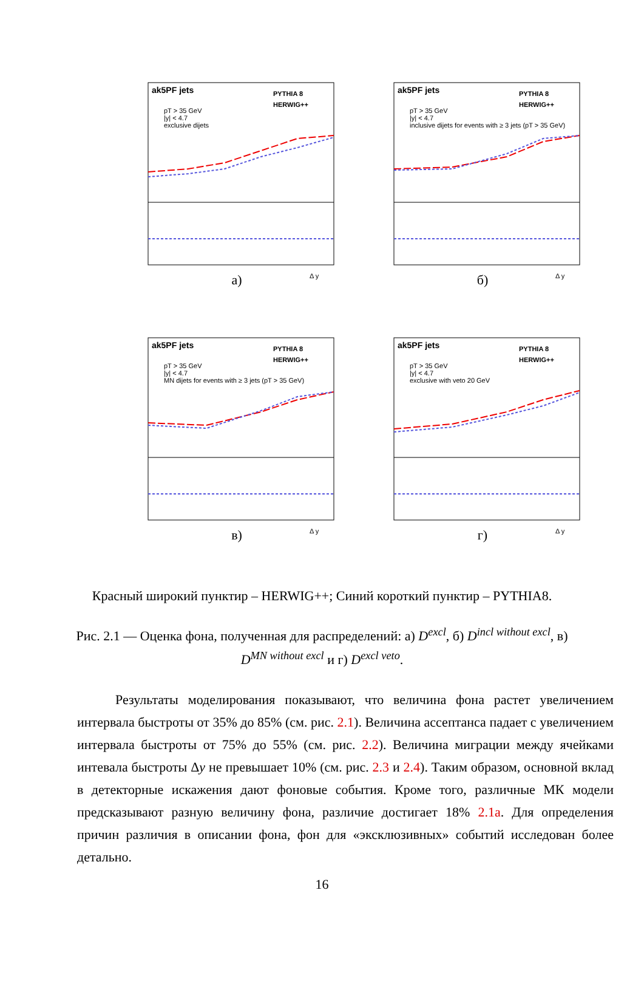ak5PF jets
PYTHIA 8
HERWIG++
pT > 35 GeV
|y| < 4.7
exclusive dijets
Δ y
а)
ak5PF jets
PYTHIA 8
HERWIG++
pT > 35 GeV
|y| < 4.7
inclusive dijets for events with ≥ 3 jets (pT > 35 GeV)
Δ y
б)
ak5PF jets
PYTHIA 8
HERWIG++
pT > 35 GeV
|y| < 4.7
MN dijets for events with ≥ 3 jets (pT > 35 GeV)
Δ y
в)
ak5PF jets
PYTHIA 8
HERWIG++
pT > 35 GeV
|y| < 4.7
exclusive with veto 20 GeV
Δ y
г)
Красный широкий пунктир – HERWIG++; Синий короткий пунктир – PYTHIA8.
Рис. 2.1 — Оценка фона, полученная для распределений: а) D<sup>excl</sup>, б) D<sup>incl without excl</sup>, в) D<sup>MN without excl</sup> и г) D<sup>excl veto</sup>.
Результаты моделирования показывают, что величина фона растет увеличением интервала быстроты от 35% до 85% (см. рис. 2.1). Величина ассептанса падает с увеличением интервала быстроты от 75% до 55% (см. рис. 2.2). Величина миграции между ячейками интевала быстроты Δy не превышает 10% (см. рис. 2.3 и 2.4). Таким образом, основной вклад в детекторные искажения дают фоновые события. Кроме того, различные МК модели предсказывают разную величину фона, различие достигает 18% 2.1a. Для определения причин различия в описании фона, фон для «эксклюзивных» событий исследован более детально.
16